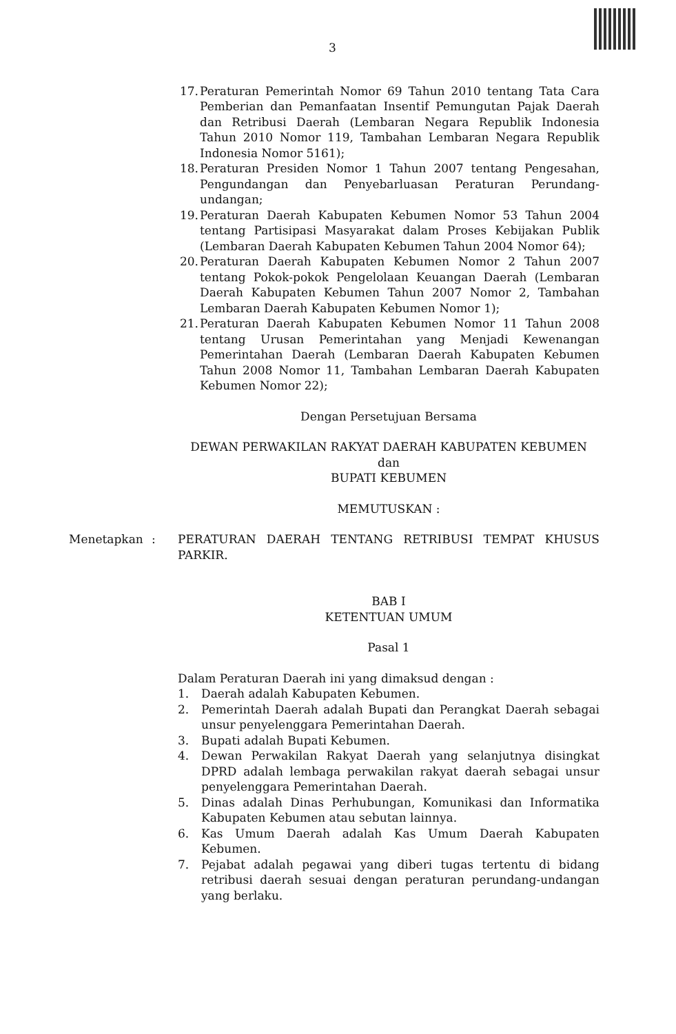3
17. Peraturan Pemerintah Nomor 69 Tahun 2010 tentang Tata Cara Pemberian dan Pemanfaatan Insentif Pemungutan Pajak Daerah dan Retribusi Daerah (Lembaran Negara Republik Indonesia Tahun 2010 Nomor 119, Tambahan Lembaran Negara Republik Indonesia Nomor 5161);
18. Peraturan Presiden Nomor 1 Tahun 2007 tentang Pengesahan, Pengundangan dan Penyebarluasan Peraturan Perundang-undangan;
19. Peraturan Daerah Kabupaten Kebumen Nomor 53 Tahun 2004 tentang Partisipasi Masyarakat dalam Proses Kebijakan Publik (Lembaran Daerah Kabupaten Kebumen Tahun 2004 Nomor 64);
20. Peraturan Daerah Kabupaten Kebumen Nomor 2 Tahun 2007 tentang Pokok-pokok Pengelolaan Keuangan Daerah (Lembaran Daerah Kabupaten Kebumen Tahun 2007 Nomor 2, Tambahan Lembaran Daerah Kabupaten Kebumen Nomor 1);
21. Peraturan Daerah Kabupaten Kebumen Nomor 11 Tahun 2008 tentang Urusan Pemerintahan yang Menjadi Kewenangan Pemerintahan Daerah (Lembaran Daerah Kabupaten Kebumen Tahun 2008 Nomor 11, Tambahan Lembaran Daerah Kabupaten Kebumen Nomor 22);
Dengan Persetujuan Bersama
DEWAN PERWAKILAN RAKYAT DAERAH KABUPATEN KEBUMEN
dan
BUPATI KEBUMEN
MEMUTUSKAN :
Menetapkan: PERATURAN DAERAH TENTANG RETRIBUSI TEMPAT KHUSUS PARKIR.
BAB I
KETENTUAN UMUM
Pasal 1
Dalam Peraturan Daerah ini yang dimaksud dengan :
1. Daerah adalah Kabupaten Kebumen.
2. Pemerintah Daerah adalah Bupati dan Perangkat Daerah sebagai unsur penyelenggara Pemerintahan Daerah.
3. Bupati adalah Bupati Kebumen.
4. Dewan Perwakilan Rakyat Daerah yang selanjutnya disingkat DPRD adalah lembaga perwakilan rakyat daerah sebagai unsur penyelenggara Pemerintahan Daerah.
5. Dinas adalah Dinas Perhubungan, Komunikasi dan Informatika Kabupaten Kebumen atau sebutan lainnya.
6. Kas Umum Daerah adalah Kas Umum Daerah Kabupaten Kebumen.
7. Pejabat adalah pegawai yang diberi tugas tertentu di bidang retribusi daerah sesuai dengan peraturan perundang-undangan yang berlaku.